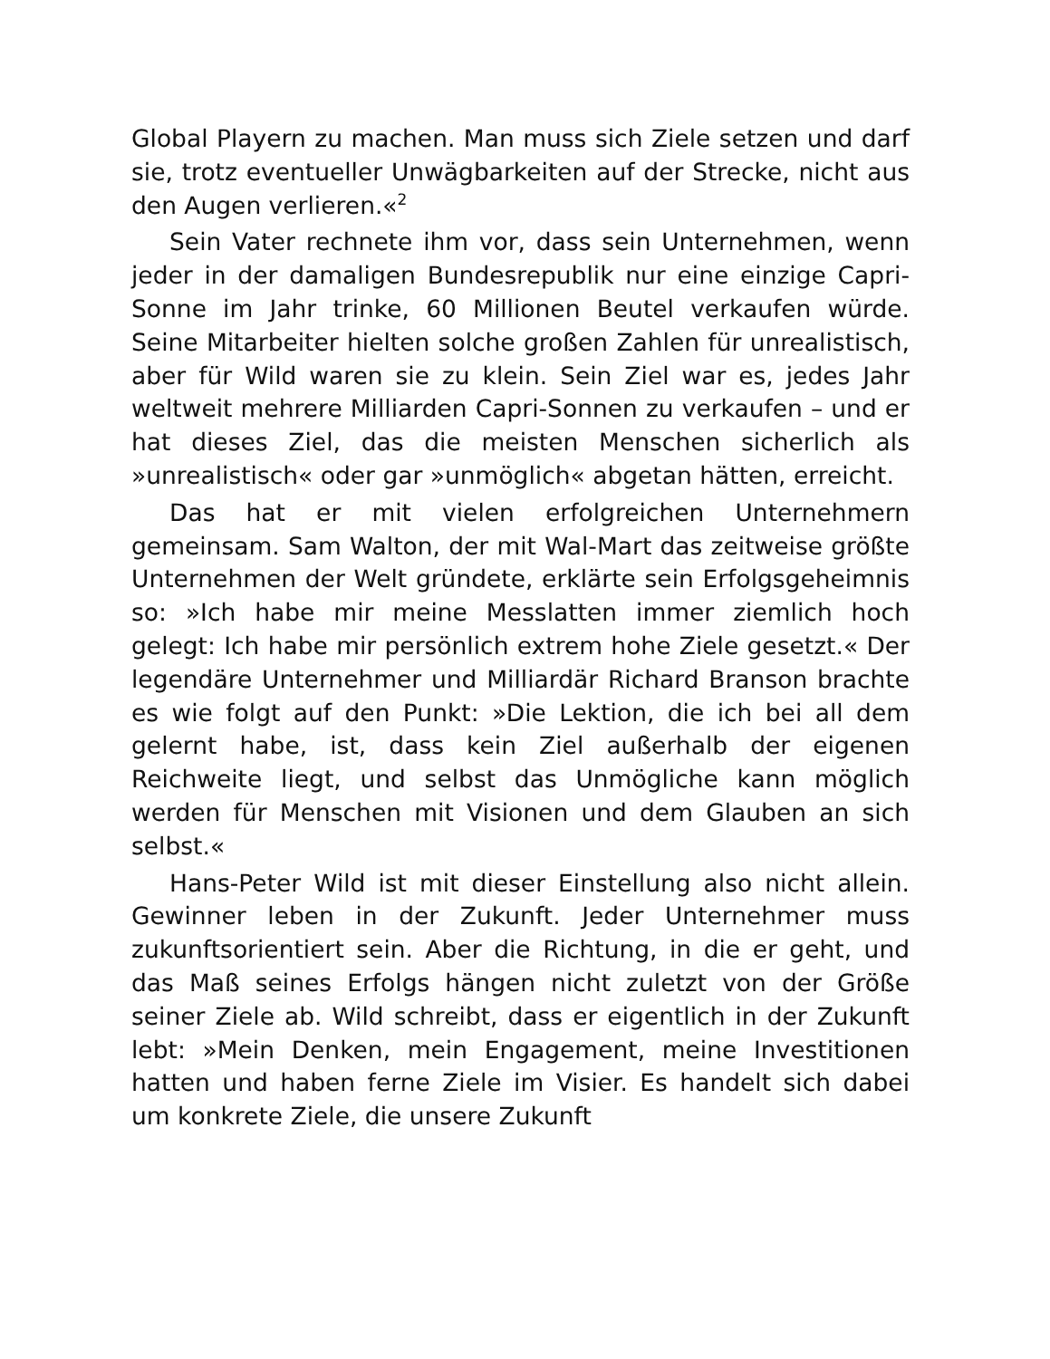Global Playern zu machen. Man muss sich Ziele setzen und darf sie, trotz eventueller Unwägbarkeiten auf der Strecke, nicht aus den Augen verlieren.«<sup>2</sup>
Sein Vater rechnete ihm vor, dass sein Unternehmen, wenn jeder in der damaligen Bundesrepublik nur eine einzige Capri-Sonne im Jahr trinke, 60 Millionen Beutel verkaufen würde. Seine Mitarbeiter hielten solche großen Zahlen für unrealistisch, aber für Wild waren sie zu klein. Sein Ziel war es, jedes Jahr weltweit mehrere Milliarden Capri-Sonnen zu verkaufen – und er hat dieses Ziel, das die meisten Menschen sicherlich als »unrealistisch« oder gar »unmöglich« abgetan hätten, erreicht.
Das hat er mit vielen erfolgreichen Unternehmern gemeinsam. Sam Walton, der mit Wal-Mart das zeitweise größte Unternehmen der Welt gründete, erklärte sein Erfolgsgeheimnis so: »Ich habe mir meine Messlatten immer ziemlich hoch gelegt: Ich habe mir persönlich extrem hohe Ziele gesetzt.« Der legendäre Unternehmer und Milliardär Richard Branson brachte es wie folgt auf den Punkt: »Die Lektion, die ich bei all dem gelernt habe, ist, dass kein Ziel außerhalb der eigenen Reichweite liegt, und selbst das Unmögliche kann möglich werden für Menschen mit Visionen und dem Glauben an sich selbst.«
Hans-Peter Wild ist mit dieser Einstellung also nicht allein. Gewinner leben in der Zukunft. Jeder Unternehmer muss zukunftsorientiert sein. Aber die Richtung, in die er geht, und das Maß seines Erfolgs hängen nicht zuletzt von der Größe seiner Ziele ab. Wild schreibt, dass er eigentlich in der Zukunft lebt: »Mein Denken, mein Engagement, meine Investitionen hatten und haben ferne Ziele im Visier. Es handelt sich dabei um konkrete Ziele, die unsere Zukunft